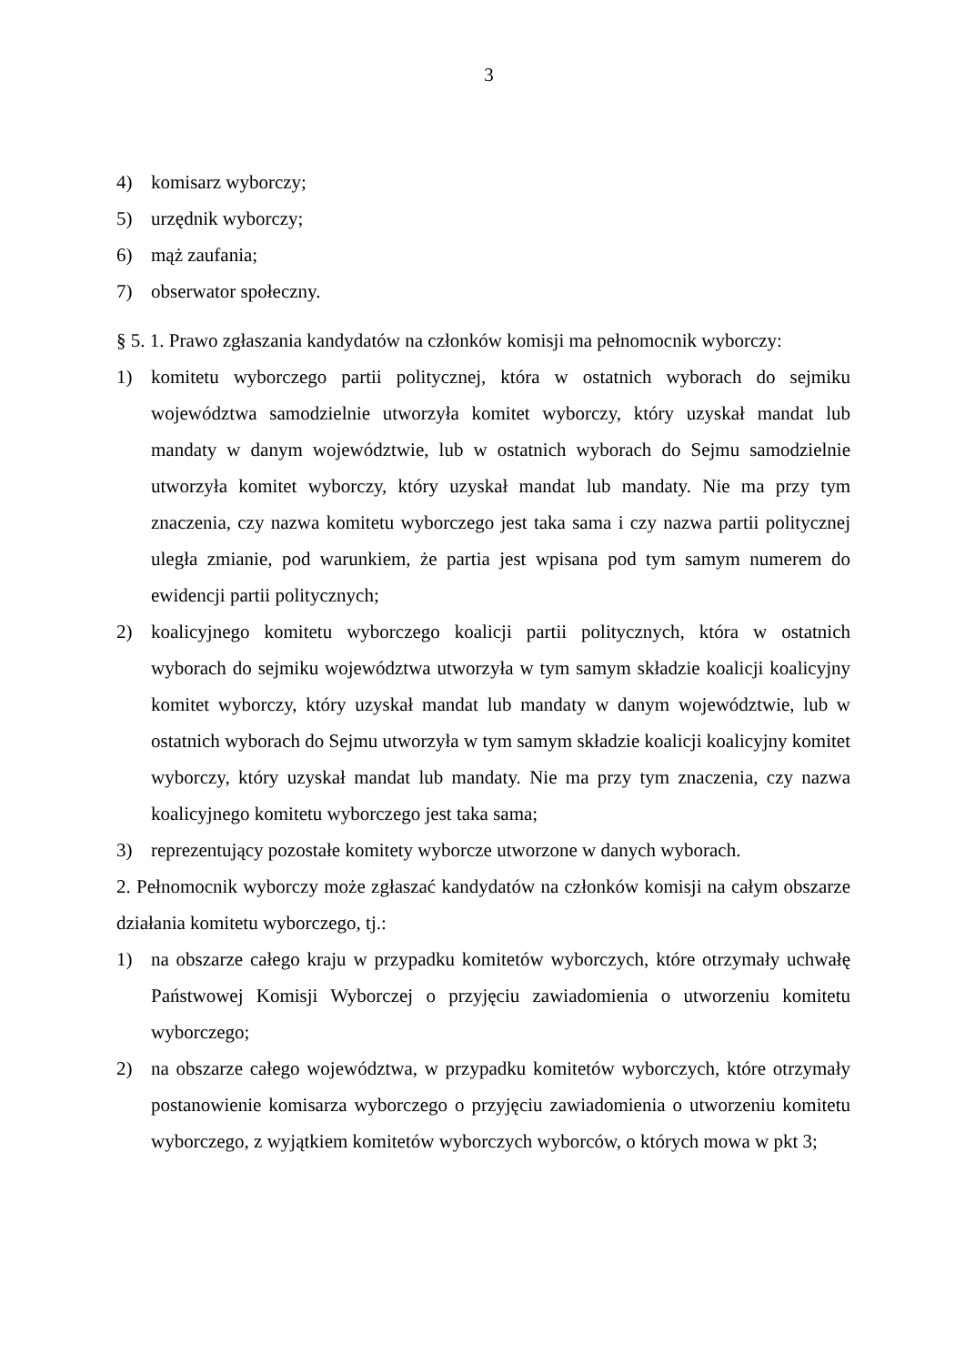3
4) komisarz wyborczy;
5) urzędnik wyborczy;
6) mąż zaufania;
7) obserwator społeczny.
§ 5. 1. Prawo zgłaszania kandydatów na członków komisji ma pełnomocnik wyborczy:
1) komitetu wyborczego partii politycznej, która w ostatnich wyborach do sejmiku województwa samodzielnie utworzyła komitet wyborczy, który uzyskał mandat lub mandaty w danym województwie, lub w ostatnich wyborach do Sejmu samodzielnie utworzyła komitet wyborczy, który uzyskał mandat lub mandaty. Nie ma przy tym znaczenia, czy nazwa komitetu wyborczego jest taka sama i czy nazwa partii politycznej uległa zmianie, pod warunkiem, że partia jest wpisana pod tym samym numerem do ewidencji partii politycznych;
2) koalicyjnego komitetu wyborczego koalicji partii politycznych, która w ostatnich wyborach do sejmiku województwa utworzyła w tym samym składzie koalicji koalicyjny komitet wyborczy, który uzyskał mandat lub mandaty w danym województwie, lub w ostatnich wyborach do Sejmu utworzyła w tym samym składzie koalicji koalicyjny komitet wyborczy, który uzyskał mandat lub mandaty. Nie ma przy tym znaczenia, czy nazwa koalicyjnego komitetu wyborczego jest taka sama;
3) reprezentujący pozostałe komitety wyborcze utworzone w danych wyborach.
2. Pełnomocnik wyborczy może zgłaszać kandydatów na członków komisji na całym obszarze działania komitetu wyborczego, tj.:
1) na obszarze całego kraju w przypadku komitetów wyborczych, które otrzymały uchwałę Państwowej Komisji Wyborczej o przyjęciu zawiadomienia o utworzeniu komitetu wyborczego;
2) na obszarze całego województwa, w przypadku komitetów wyborczych, które otrzymały postanowienie komisarza wyborczego o przyjęciu zawiadomienia o utworzeniu komitetu wyborczego, z wyjątkiem komitetów wyborczych wyborców, o których mowa w pkt 3;